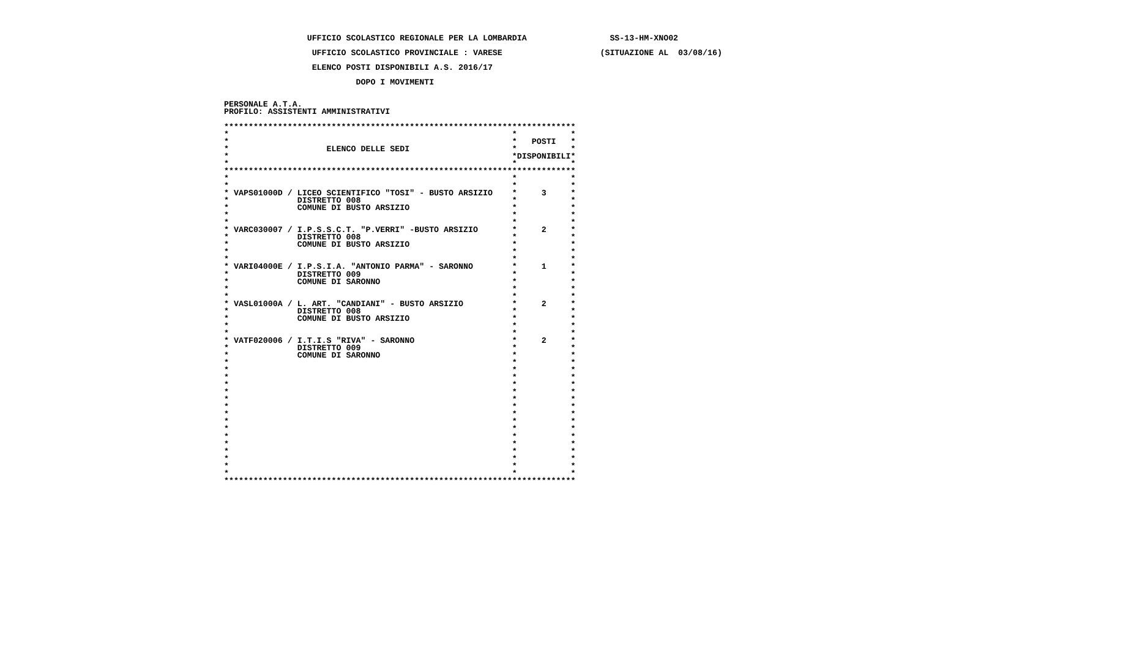UFFICIO SCOLASTICO REGIONALE PER LA LOMBARDIA                 SS-13-HM-XNO02

                  UFFICIO SCOLASTICO PROVINCIALE : VARESE                    (SITUAZIONE AL  03/08/16)

                  ELENCO POSTI DISPONIBILI A.S. 2016/17

                           DOPO I MOVIMENTI


PERSONALE A.T.A.
PROFILO: ASSISTENTI AMMINISTRATIVI

************************************************************************
*                                                          *           *
*                                                          *   POSTI   *
*                    ELENCO DELLE SEDI                     *           *
*                                                          *DISPONIBILI*
*                                                          *           *
************************************************************************
*                                                          *           *
*                                                          *           *
* VAPS01000D / LICEO SCIENTIFICO "TOSI" - BUSTO ARSIZIO    *     3     *
*              DISTRETTO 008                               *           *
*              COMUNE DI BUSTO ARSIZIO                     *           *
*                                                          *           *
*                                                          *           *
* VARC030007 / I.P.S.S.C.T. "P.VERRI" -BUSTO ARSIZIO       *     2     *
*              DISTRETTO 008                               *           *
*              COMUNE DI BUSTO ARSIZIO                     *           *
*                                                          *           *
*                                                          *           *
* VARI04000E / I.P.S.I.A. "ANTONIO PARMA" - SARONNO        *     1     *
*              DISTRETTO 009                               *           *
*              COMUNE DI SARONNO                           *           *
*                                                          *           *
*                                                          *           *
* VASL01000A / L. ART. "CANDIANI" - BUSTO ARSIZIO          *     2     *
*              DISTRETTO 008                               *           *
*              COMUNE DI BUSTO ARSIZIO                     *           *
*                                                          *           *
*                                                          *           *
* VATF020006 / I.T.I.S "RIVA" - SARONNO                    *     2     *
*              DISTRETTO 009                               *           *
*              COMUNE DI SARONNO                           *           *
*                                                          *           *
*                                                          *           *
*                                                          *           *
*                                                          *           *
*                                                          *           *
*                                                          *           *
*                                                          *           *
*                                                          *           *
*                                                          *           *
*                                                          *           *
*                                                          *           *
*                                                          *           *
*                                                          *           *
*                                                          *           *
*                                                          *           *
*                                                          *           *
************************************************************************